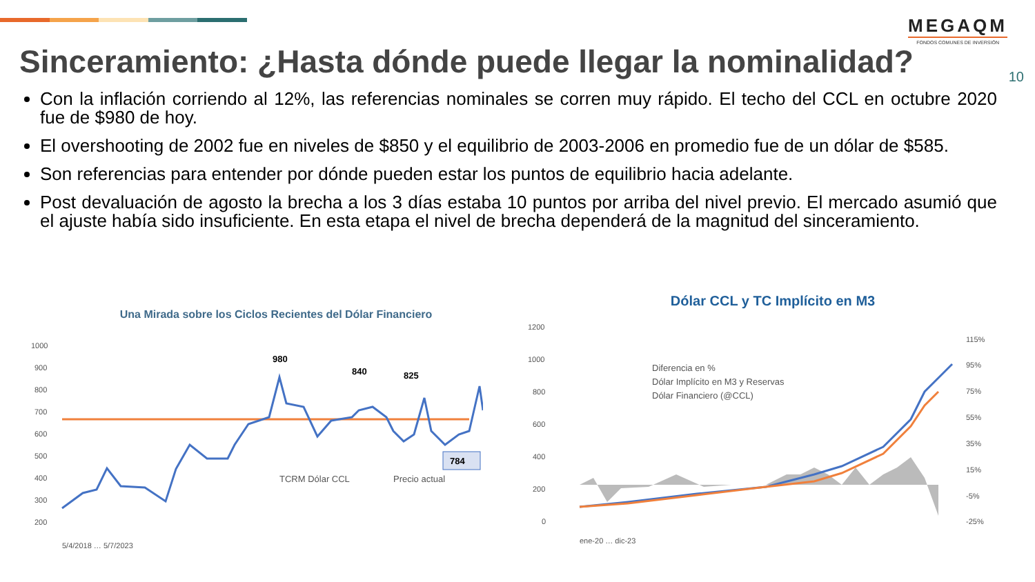MEGAQM
FONDOS COMUNES DE INVERSIÓN
Sinceramiento: ¿Hasta dónde puede llegar la nominalidad?
10
Con la inflación corriendo al 12%, las referencias nominales se corren muy rápido. El techo del CCL en octubre 2020 fue de $980 de hoy.
El overshooting de 2002 fue en niveles de $850 y el equilibrio de 2003-2006 en promedio fue de un dólar de $585.
Son referencias para entender por dónde pueden estar los puntos de equilibrio hacia adelante.
Post devaluación de agosto la brecha a los 3 días estaba 10 puntos por arriba del nivel previo. El mercado asumió que el ajuste había sido insuficiente. En esta etapa el nivel de brecha dependerá de la magnitud del sinceramiento.
Una Mirada sobre los Ciclos Recientes del Dólar Financiero
1000
900
800
700
600
500
400
300
200
980
840
825
784
TCRM Dólar CCL
Precio actual
5/4/2018 … 5/7/2023
Dólar CCL y TC Implícito en M3
1200
1000
800
600
400
200
0
115%
95%
75%
55%
35%
15%
-5%
-25%
Diferencia en %
Dólar Implícito en M3 y Reservas
Dólar Financiero (@CCL)
ene-20 … dic-23